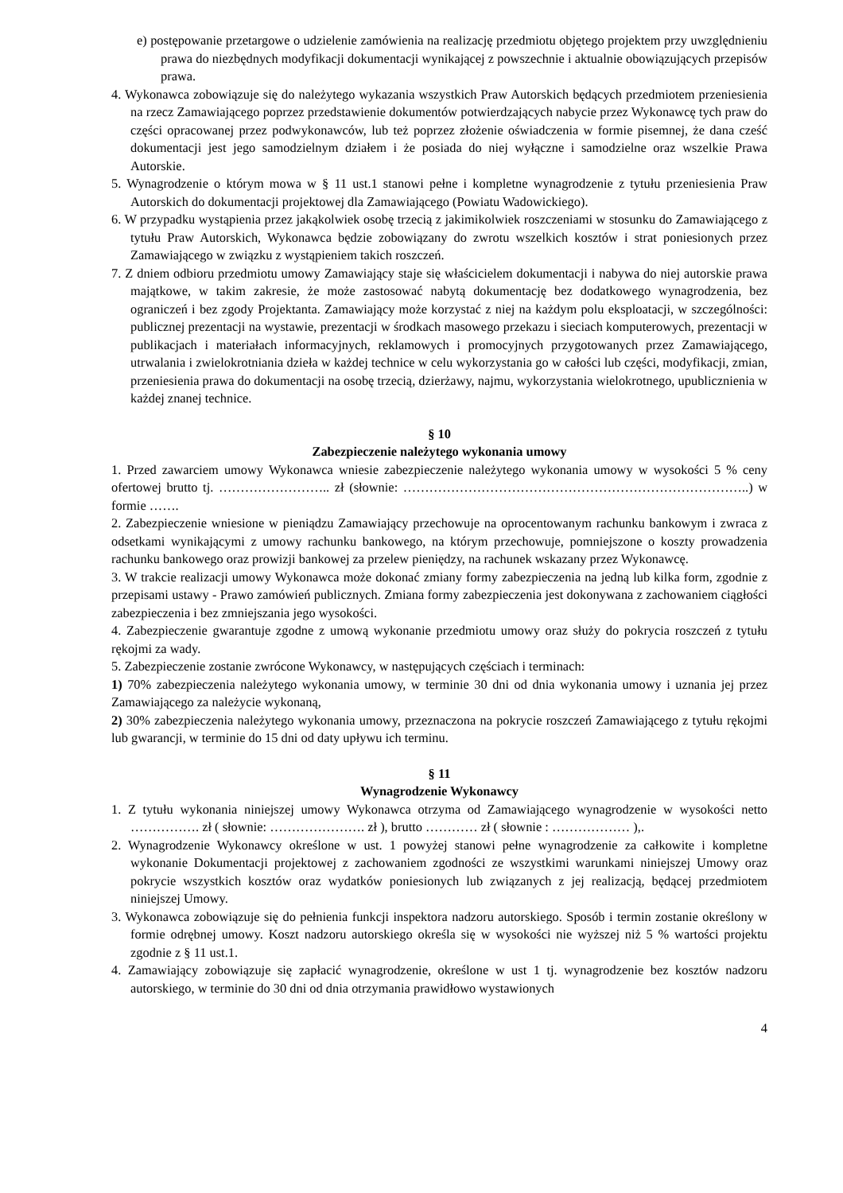e) postępowanie przetargowe o udzielenie zamówienia na realizację przedmiotu objętego projektem przy uwzględnieniu prawa do niezbędnych modyfikacji dokumentacji wynikającej z powszechnie i aktualnie obowiązujących przepisów prawa.
4. Wykonawca zobowiązuje się do należytego wykazania wszystkich Praw Autorskich będących przedmiotem przeniesienia na rzecz Zamawiającego poprzez przedstawienie dokumentów potwierdzających nabycie przez Wykonawcę tych praw do części opracowanej przez podwykonawców, lub też poprzez złożenie oświadczenia w formie pisemnej, że dana cześć dokumentacji jest jego samodzielnym działem i że posiada do niej wyłączne i samodzielne oraz wszelkie Prawa Autorskie.
5. Wynagrodzenie o którym mowa w § 11 ust.1 stanowi pełne i kompletne wynagrodzenie z tytułu przeniesienia Praw Autorskich do dokumentacji projektowej dla Zamawiającego (Powiatu Wadowickiego).
6. W przypadku wystąpienia przez jakąkolwiek osobę trzecią z jakimikolwiek roszczeniami w stosunku do Zamawiającego z tytułu Praw Autorskich, Wykonawca będzie zobowiązany do zwrotu wszelkich kosztów i strat poniesionych przez Zamawiającego w związku z wystąpieniem takich roszczeń.
7. Z dniem odbioru przedmiotu umowy Zamawiający staje się właścicielem dokumentacji i nabywa do niej autorskie prawa majątkowe, w takim zakresie, że może zastosować nabytą dokumentację bez dodatkowego wynagrodzenia, bez ograniczeń i bez zgody Projektanta. Zamawiający może korzystać z niej na każdym polu eksploatacji, w szczególności: publicznej prezentacji na wystawie, prezentacji w środkach masowego przekazu i sieciach komputerowych, prezentacji w publikacjach i materiałach informacyjnych, reklamowych i promocyjnych przygotowanych przez Zamawiającego, utrwalania i zwielokrotniania dzieła w każdej technice w celu wykorzystania go w całości lub części, modyfikacji, zmian, przeniesienia prawa do dokumentacji na osobę trzecią, dzierżawy, najmu, wykorzystania wielokrotnego, upublicznienia w każdej znanej technice.
§ 10
Zabezpieczenie należytego wykonania umowy
1. Przed zawarciem umowy Wykonawca wniesie zabezpieczenie należytego wykonania umowy w wysokości 5 % ceny ofertowej brutto tj. …………………….. zł (słownie: ……………………………………………………………………..) w formie …….
2. Zabezpieczenie wniesione w pieniądzu Zamawiający przechowuje na oprocentowanym rachunku bankowym i zwraca z odsetkami wynikającymi z umowy rachunku bankowego, na którym przechowuje, pomniejszone o koszty prowadzenia rachunku bankowego oraz prowizji bankowej za przelew pieniędzy, na rachunek wskazany przez Wykonawcę.
3. W trakcie realizacji umowy Wykonawca może dokonać zmiany formy zabezpieczenia na jedną lub kilka form, zgodnie z przepisami ustawy - Prawo zamówień publicznych. Zmiana formy zabezpieczenia jest dokonywana z zachowaniem ciągłości zabezpieczenia i bez zmniejszania jego wysokości.
4. Zabezpieczenie gwarantuje zgodne z umową wykonanie przedmiotu umowy oraz służy do pokrycia roszczeń z tytułu rękojmi za wady.
5. Zabezpieczenie zostanie zwrócone Wykonawcy, w następujących częściach i terminach:
1) 70% zabezpieczenia należytego wykonania umowy, w terminie 30 dni od dnia wykonania umowy i uznania jej przez Zamawiającego za należycie wykonaną,
2) 30% zabezpieczenia należytego wykonania umowy, przeznaczona na pokrycie roszczeń Zamawiającego z tytułu rękojmi lub gwarancji, w terminie do 15 dni od daty upływu ich terminu.
§ 11
Wynagrodzenie Wykonawcy
1. Z tytułu wykonania niniejszej umowy Wykonawca otrzyma od Zamawiającego wynagrodzenie w wysokości netto ……………. zł ( słownie: …………………. zł ), brutto ………… zł ( słownie : ……………… ),.
2. Wynagrodzenie Wykonawcy określone w ust. 1 powyżej stanowi pełne wynagrodzenie za całkowite i kompletne wykonanie Dokumentacji projektowej z zachowaniem zgodności ze wszystkimi warunkami niniejszej Umowy oraz pokrycie wszystkich kosztów oraz wydatków poniesionych lub związanych z jej realizacją, będącej przedmiotem niniejszej Umowy.
3. Wykonawca zobowiązuje się do pełnienia funkcji inspektora nadzoru autorskiego. Sposób i termin zostanie określony w formie odrębnej umowy. Koszt nadzoru autorskiego określa się w wysokości nie wyższej niż 5 % wartości projektu zgodnie z § 11 ust.1.
4. Zamawiający zobowiązuje się zapłacić wynagrodzenie, określone w ust 1 tj. wynagrodzenie bez kosztów nadzoru autorskiego, w terminie do 30 dni od dnia otrzymania prawidłowo wystawionych
4